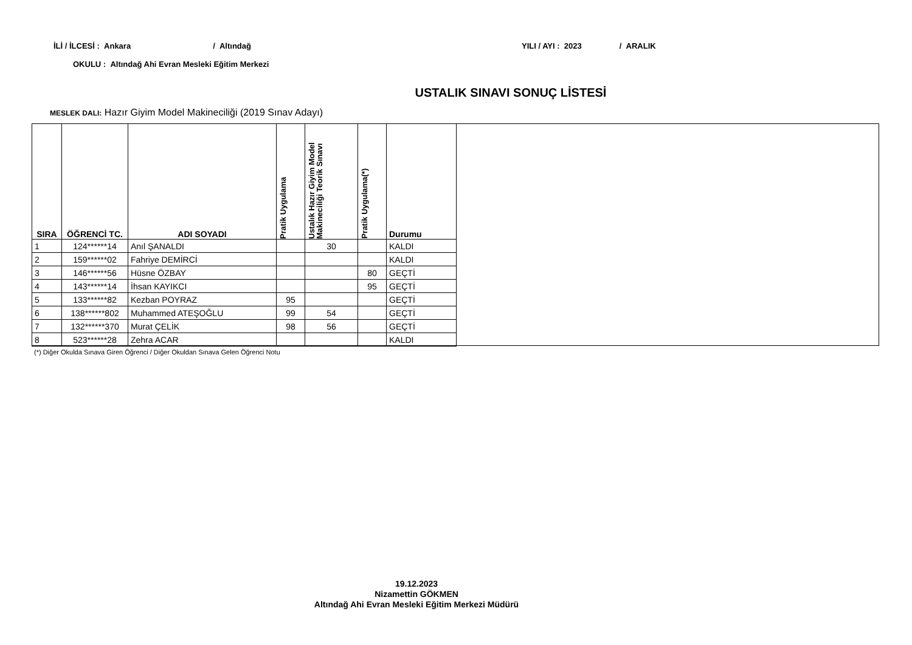İLİ / İLCESİ : Ankara / Altındağ YILI / AYI : 2023 / ARALIK
OKULU : Altındağ Ahi Evran Mesleki Eğitim Merkezi
USTALIK SINAVI SONUÇ LİSTESİ
MESLEK DALI: Hazır Giyim Model Makineciliği (2019 Sınav Adayı)
| SIRA | ÖĞRENCİ TC. | ADI SOYADI | Pratik Uygulama | Ustalık Hazır Giyim Model Makineciliği Teorik Sınavı | Pratik Uygulama(*) | Durumu |
| --- | --- | --- | --- | --- | --- | --- |
| 1 | 124******14 | Anıl ŞANALDI | | 30 | | KALDI |
| 2 | 159******02 | Fahriye DEMİRCİ | | | | KALDI |
| 3 | 146******56 | Hüsne ÖZBAY | | | 80 | GEÇTİ |
| 4 | 143******14 | İhsan KAYIKCI | | | 95 | GEÇTİ |
| 5 | 133******82 | Kezban POYRAZ | 95 | | | GEÇTİ |
| 6 | 138******802 | Muhammed ATEŞOĞLU | 99 | 54 | | GEÇTİ |
| 7 | 132******370 | Murat ÇELİK | 98 | 56 | | GEÇTİ |
| 8 | 523******28 | Zehra ACAR | | | | KALDI |
(*) Diğer Okulda Sınava Giren Öğrenci / Diğer Okuldan Sınava Gelen Öğrenci Notu
19.12.2023
Nizamettin GÖKMEN
Altındağ Ahi Evran Mesleki Eğitim Merkezi Müdürü